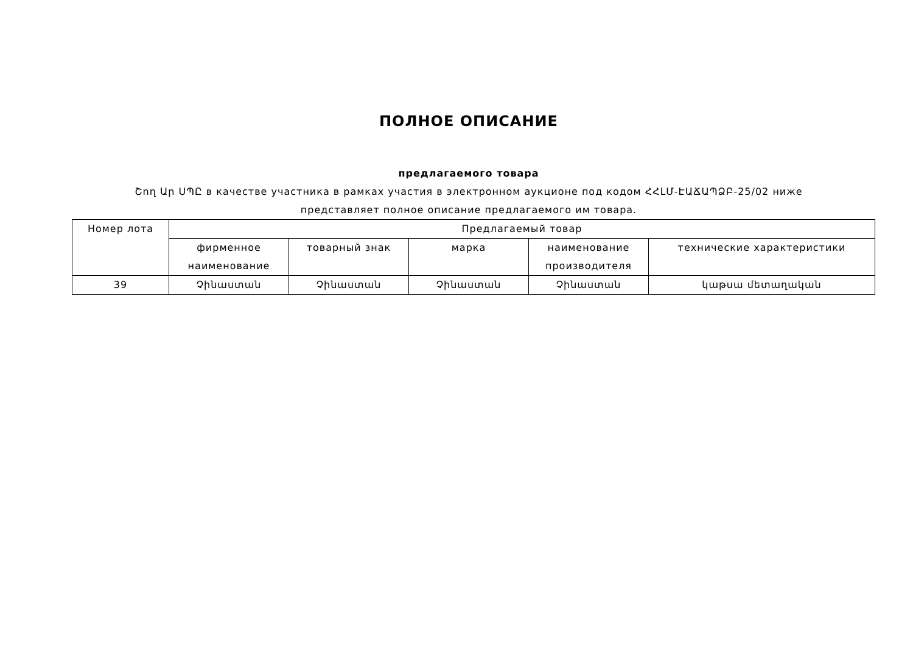ПОЛНОЕ ОПИСАНИЕ
предлагаемого товара
Շող Ար ՍՊԸ в качестве участника в рамках участия в электронном аукционе под кодом ՀՀԼՄ-ԷԱՃԱՊՁԲ-25/02 ниже представляет полное описание предлагаемого им товара.
| Номер лота | Предлагаемый товар | | | | |
| --- | --- | --- | --- | --- | --- |
| | фирменное наименование | товарный знак | марка | наименование производителя | технические характеристики |
| 39 | Չինաստան | Չինաստան | Չինաստան | Չինաստան | կաթսա մետաղական |